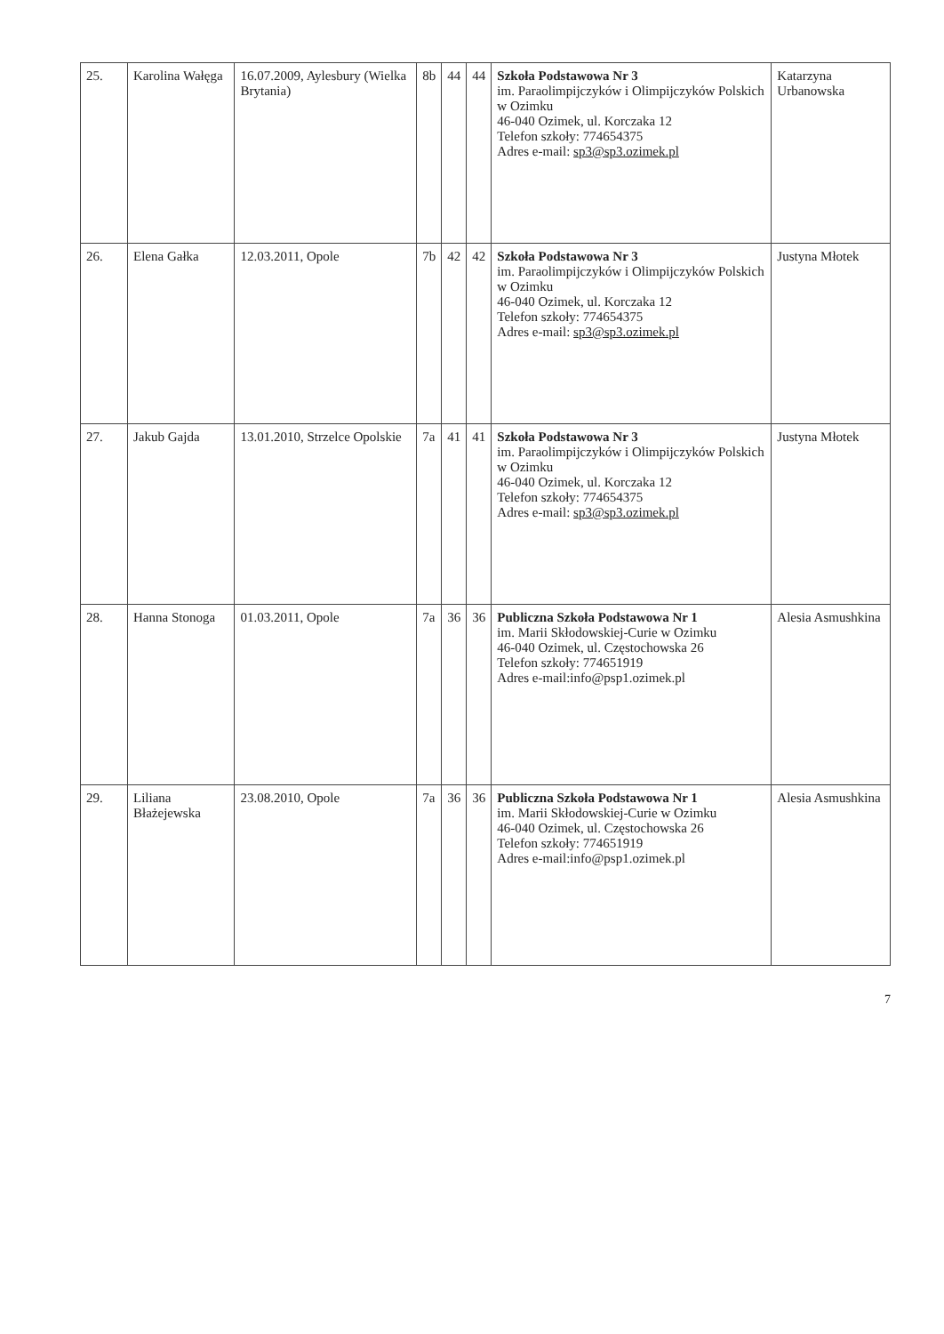| 25. | Karolina Wałęga | 16.07.2009, Aylesbury (Wielka Brytania) | 8b | 44 | 44 | Szkoła Podstawowa Nr 3 im. Paraolimpijczyków i Olimpijczyków Polskich w Ozimku 46-040 Ozimek, ul. Korczaka 12 Telefon szkoły: 774654375 Adres e-mail: sp3@sp3.ozimek.pl | Katarzyna Urbanowska |
| 26. | Elena Gałka | 12.03.2011, Opole | 7b | 42 | 42 | Szkoła Podstawowa Nr 3 im. Paraolimpijczyków i Olimpijczyków Polskich w Ozimku 46-040 Ozimek, ul. Korczaka 12 Telefon szkoły: 774654375 Adres e-mail: sp3@sp3.ozimek.pl | Justyna Młotek |
| 27. | Jakub Gajda | 13.01.2010, Strzelce Opolskie | 7a | 41 | 41 | Szkoła Podstawowa Nr 3 im. Paraolimpijczyków i Olimpijczyków Polskich w Ozimku 46-040 Ozimek, ul. Korczaka 12 Telefon szkoły: 774654375 Adres e-mail: sp3@sp3.ozimek.pl | Justyna Młotek |
| 28. | Hanna Stonoga | 01.03.2011, Opole | 7a | 36 | 36 | Publiczna Szkoła Podstawowa Nr 1 im. Marii Skłodowskiej-Curie w Ozimku 46-040 Ozimek, ul. Częstochowska 26 Telefon szkoły: 774651919 Adres e-mail:info@psp1.ozimek.pl | Alesia Asmushkina |
| 29. | Liliana Błażejewska | 23.08.2010, Opole | 7a | 36 | 36 | Publiczna Szkoła Podstawowa Nr 1 im. Marii Skłodowskiej-Curie w Ozimku 46-040 Ozimek, ul. Częstochowska 26 Telefon szkoły: 774651919 Adres e-mail:info@psp1.ozimek.pl | Alesia Asmushkina |
7